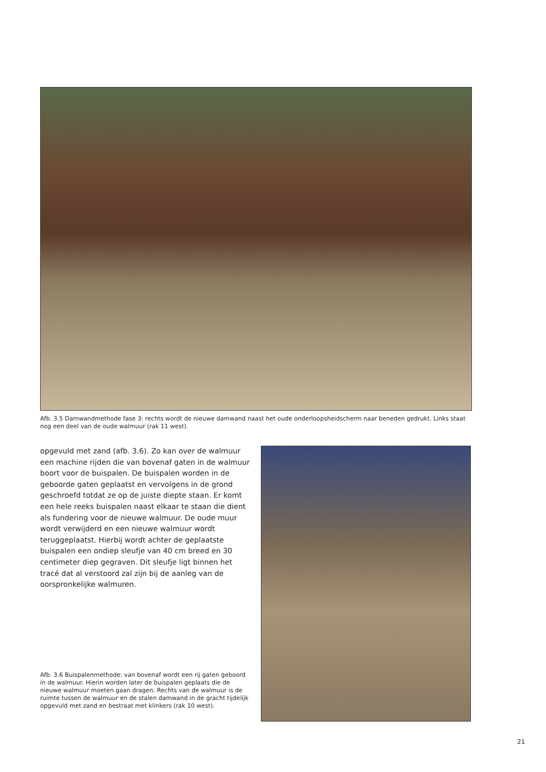Afb. 3.5 Damwandmethode fase 3: rechts wordt de nieuwe damwand naast het oude onderloopsheidscherm naar beneden gedrukt. Links staat nog een deel van de oude walmuur (rak 11 west).
opgevuld met zand (afb. 3.6). Zo kan over de walmuur een machine rijden die van bovenaf gaten in de walmuur boort voor de buispalen. De buispalen worden in de geboorde gaten geplaatst en vervolgens in de grond geschroefd totdat ze op de juiste diepte staan. Er komt een hele reeks buispalen naast elkaar te staan die dient als fundering voor de nieuwe walmuur. De oude muur wordt verwijderd en een nieuwe walmuur wordt teruggeplaatst. Hierbij wordt achter de geplaatste buispalen een ondiep sleufje van 40 cm breed en 30 centimeter diep gegraven. Dit sleufje ligt binnen het tracé dat al verstoord zal zijn bij de aanleg van de oorspronkelijke walmuren.
Afb. 3.6 Buispalenmethode: van bovenaf wordt een rij gaten geboord in de walmuur. Hierin worden later de buispalen geplaats die de nieuwe walmuur moeten gaan dragen. Rechts van de walmuur is de ruimte tussen de walmuur en de stalen damwand in de gracht tijdelijk opgevuld met zand en bestraat met klinkers (rak 10 west).
21